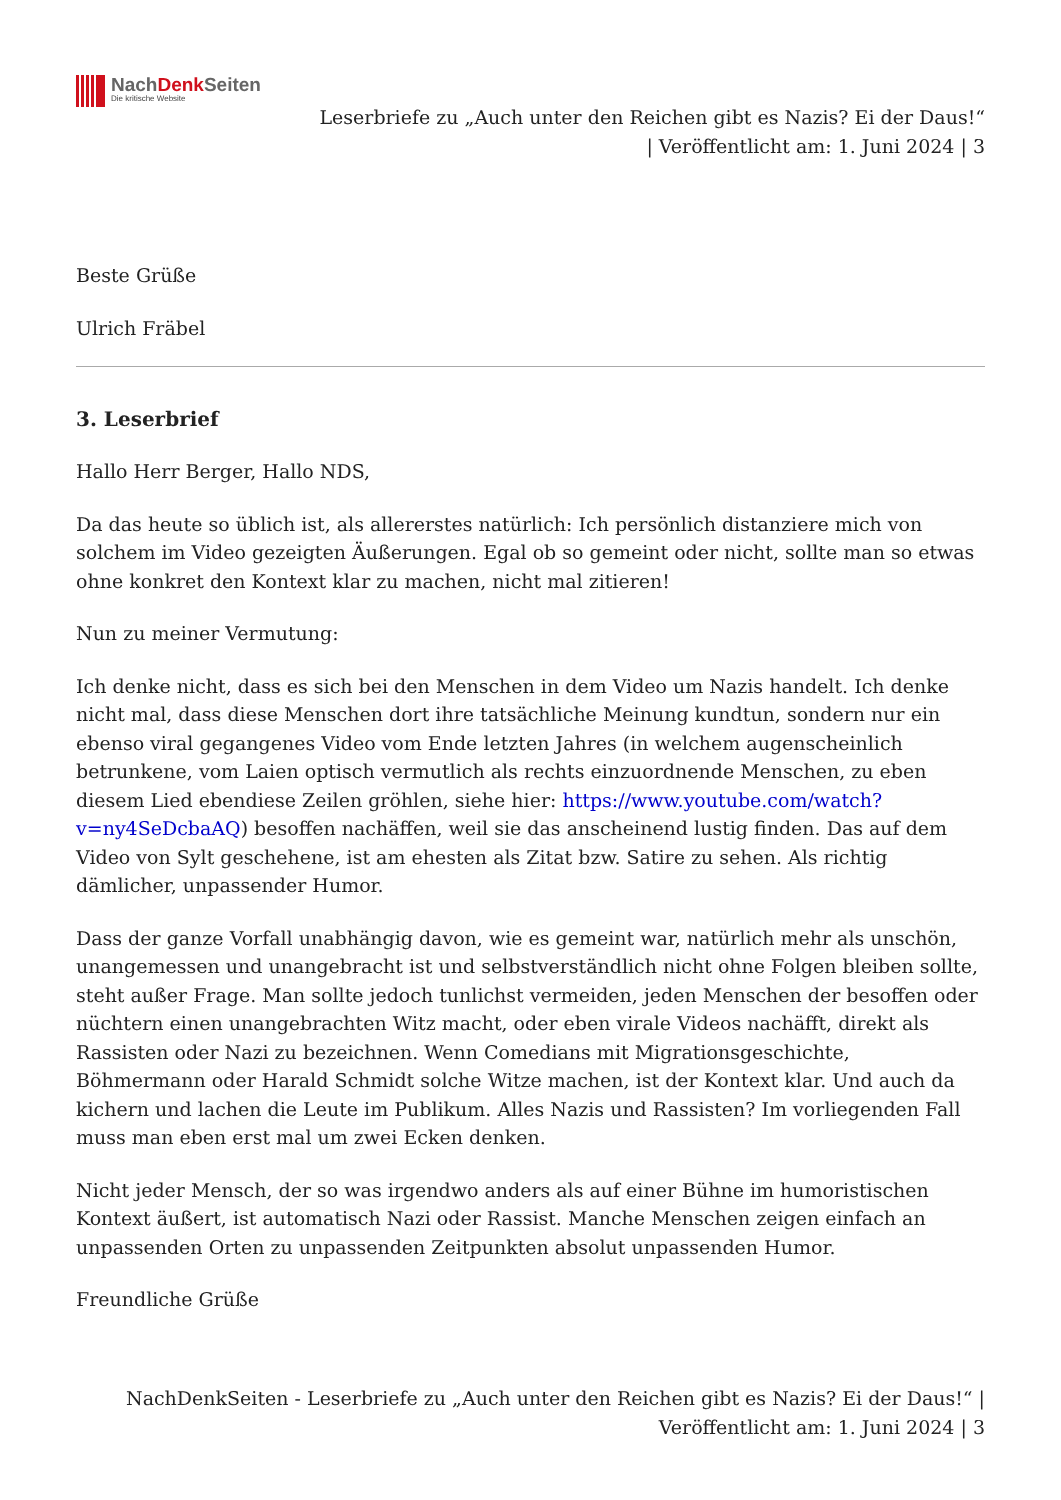NachDenk Seiten
Die kritische Website
Leserbriefe zu „Auch unter den Reichen gibt es Nazis? Ei der Daus!“
| Veröffentlicht am: 1. Juni 2024 | 3
Beste Grüße
Ulrich Fräbel
3. Leserbrief
Hallo Herr Berger, Hallo NDS,
Da das heute so üblich ist, als allererstes natürlich: Ich persönlich distanziere mich von solchem im Video gezeigten Äußerungen. Egal ob so gemeint oder nicht, sollte man so etwas ohne konkret den Kontext klar zu machen, nicht mal zitieren!
Nun zu meiner Vermutung:
Ich denke nicht, dass es sich bei den Menschen in dem Video um Nazis handelt. Ich denke nicht mal, dass diese Menschen dort ihre tatsächliche Meinung kundtun, sondern nur ein ebenso viral gegangenes Video vom Ende letzten Jahres (in welchem augenscheinlich betrunkene, vom Laien optisch vermutlich als rechts einzuordnende Menschen, zu eben diesem Lied ebendiese Zeilen gröhlen, siehe hier: https://www.youtube.com/watch?v=ny4SeDcbaAQ) besoffen nachäffen, weil sie das anscheinend lustig finden. Das auf dem Video von Sylt geschehene, ist am ehesten als Zitat bzw. Satire zu sehen. Als richtig dämlicher, unpassender Humor.
Dass der ganze Vorfall unabhängig davon, wie es gemeint war, natürlich mehr als unschön, unangemessen und unangebracht ist und selbstverständlich nicht ohne Folgen bleiben sollte, steht außer Frage. Man sollte jedoch tunlichst vermeiden, jeden Menschen der besoffen oder nüchtern einen unangebrachten Witz macht, oder eben virale Videos nachäfft, direkt als Rassisten oder Nazi zu bezeichnen. Wenn Comedians mit Migrationsgeschichte, Böhmermann oder Harald Schmidt solche Witze machen, ist der Kontext klar. Und auch da kichern und lachen die Leute im Publikum. Alles Nazis und Rassisten? Im vorliegenden Fall muss man eben erst mal um zwei Ecken denken.
Nicht jeder Mensch, der so was irgendwo anders als auf einer Bühne im humoristischen Kontext äußert, ist automatisch Nazi oder Rassist. Manche Menschen zeigen einfach an unpassenden Orten zu unpassenden Zeitpunkten absolut unpassenden Humor.
Freundliche Grüße
NachDenkSeiten - Leserbriefe zu „Auch unter den Reichen gibt es Nazis? Ei der Daus!“ |
Veröffentlicht am: 1. Juni 2024 | 3